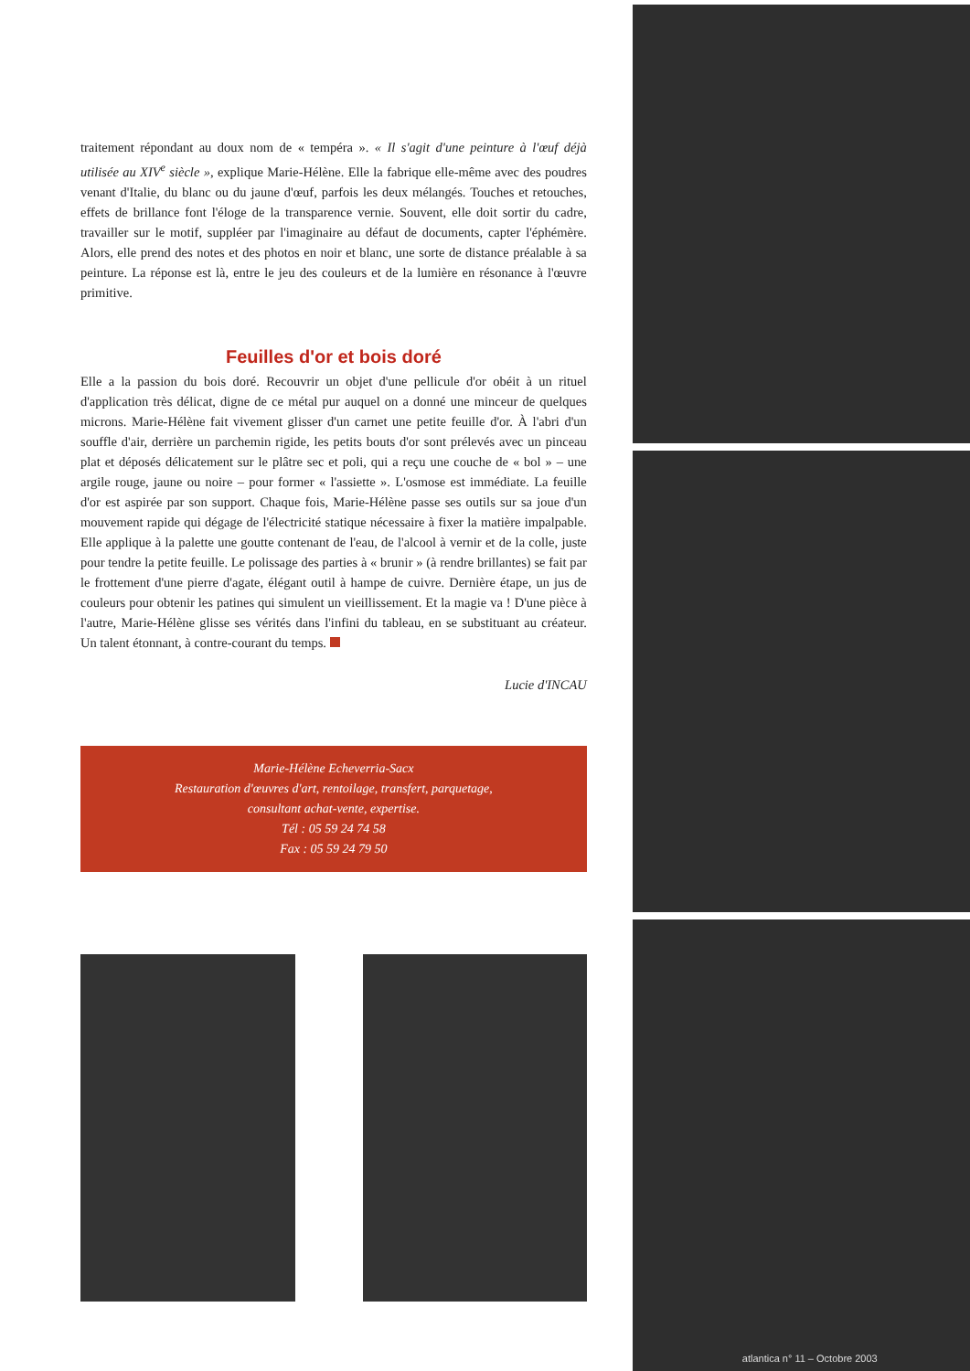traitement répondant au doux nom de « tempéra ». « Il s'agit d'une peinture à l'œuf déjà utilisée au XIV<sup>e</sup> siècle », explique Marie-Hélène. Elle la fabrique elle-même avec des poudres venant d'Italie, du blanc ou du jaune d'œuf, parfois les deux mélangés. Touches et retouches, effets de brillance font l'éloge de la transparence vernie. Souvent, elle doit sortir du cadre, travailler sur le motif, suppléer par l'imaginaire au défaut de documents, capter l'éphémère. Alors, elle prend des notes et des photos en noir et blanc, une sorte de distance préalable à sa peinture. La réponse est là, entre le jeu des couleurs et de la lumière en résonance à l'œuvre primitive.
Feuilles d'or et bois doré
Elle a la passion du bois doré. Recouvrir un objet d'une pellicule d'or obéit à un rituel d'application très délicat, digne de ce métal pur auquel on a donné une minceur de quelques microns. Marie-Hélène fait vivement glisser d'un carnet une petite feuille d'or. À l'abri d'un souffle d'air, derrière un parchemin rigide, les petits bouts d'or sont prélevés avec un pinceau plat et déposés délicatement sur le plâtre sec et poli, qui a reçu une couche de « bol » – une argile rouge, jaune ou noire – pour former « l'assiette ». L'osmose est immédiate. La feuille d'or est aspirée par son support. Chaque fois, Marie-Hélène passe ses outils sur sa joue d'un mouvement rapide qui dégage de l'électricité statique nécessaire à fixer la matière impalpable. Elle applique à la palette une goutte contenant de l'eau, de l'alcool à vernir et de la colle, juste pour tendre la petite feuille. Le polissage des parties à « brunir » (à rendre brillantes) se fait par le frottement d'une pierre d'agate, élégant outil à hampe de cuivre. Dernière étape, un jus de couleurs pour obtenir les patines qui simulent un vieillissement. Et la magie va ! D'une pièce à l'autre, Marie-Hélène glisse ses vérités dans l'infini du tableau, en se substituant au créateur. Un talent étonnant, à contre-courant du temps.
Lucie d'INCAU
Marie-Hélène Echeverria-Sacx
Restauration d'œuvres d'art, rentoilage, transfert, parquetage,
consultant achat-vente, expertise.
Tél : 05 59 24 74 58
Fax : 05 59 24 79 50
atlantica n° 11 – Octobre 2003